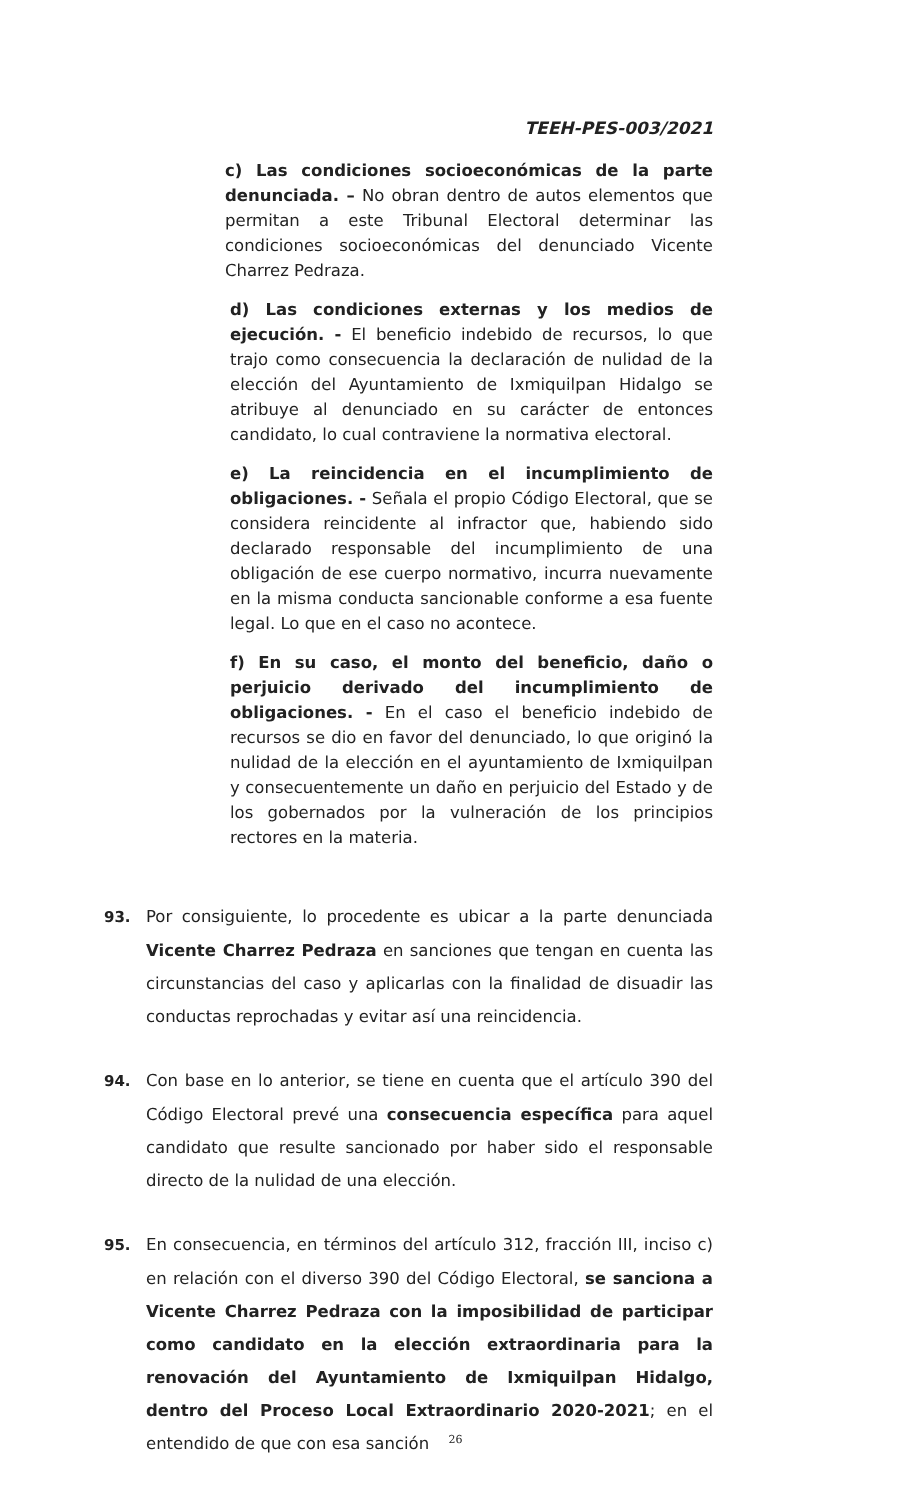TEEH-PES-003/2021
c) Las condiciones socioeconómicas de la parte denunciada. – No obran dentro de autos elementos que permitan a este Tribunal Electoral determinar las condiciones socioeconómicas del denunciado Vicente Charrez Pedraza.
d) Las condiciones externas y los medios de ejecución. - El beneficio indebido de recursos, lo que trajo como consecuencia la declaración de nulidad de la elección del Ayuntamiento de Ixmiquilpan Hidalgo se atribuye al denunciado en su carácter de entonces candidato, lo cual contraviene la normativa electoral.
e) La reincidencia en el incumplimiento de obligaciones. - Señala el propio Código Electoral, que se considera reincidente al infractor que, habiendo sido declarado responsable del incumplimiento de una obligación de ese cuerpo normativo, incurra nuevamente en la misma conducta sancionable conforme a esa fuente legal. Lo que en el caso no acontece.
f) En su caso, el monto del beneficio, daño o perjuicio derivado del incumplimiento de obligaciones. - En el caso el beneficio indebido de recursos se dio en favor del denunciado, lo que originó la nulidad de la elección en el ayuntamiento de Ixmiquilpan y consecuentemente un daño en perjuicio del Estado y de los gobernados por la vulneración de los principios rectores en la materia.
93. Por consiguiente, lo procedente es ubicar a la parte denunciada Vicente Charrez Pedraza en sanciones que tengan en cuenta las circunstancias del caso y aplicarlas con la finalidad de disuadir las conductas reprochadas y evitar así una reincidencia.
94. Con base en lo anterior, se tiene en cuenta que el artículo 390 del Código Electoral prevé una consecuencia específica para aquel candidato que resulte sancionado por haber sido el responsable directo de la nulidad de una elección.
95. En consecuencia, en términos del artículo 312, fracción III, inciso c) en relación con el diverso 390 del Código Electoral, se sanciona a Vicente Charrez Pedraza con la imposibilidad de participar como candidato en la elección extraordinaria para la renovación del Ayuntamiento de Ixmiquilpan Hidalgo, dentro del Proceso Local Extraordinario 2020-2021; en el entendido de que con esa sanción
26